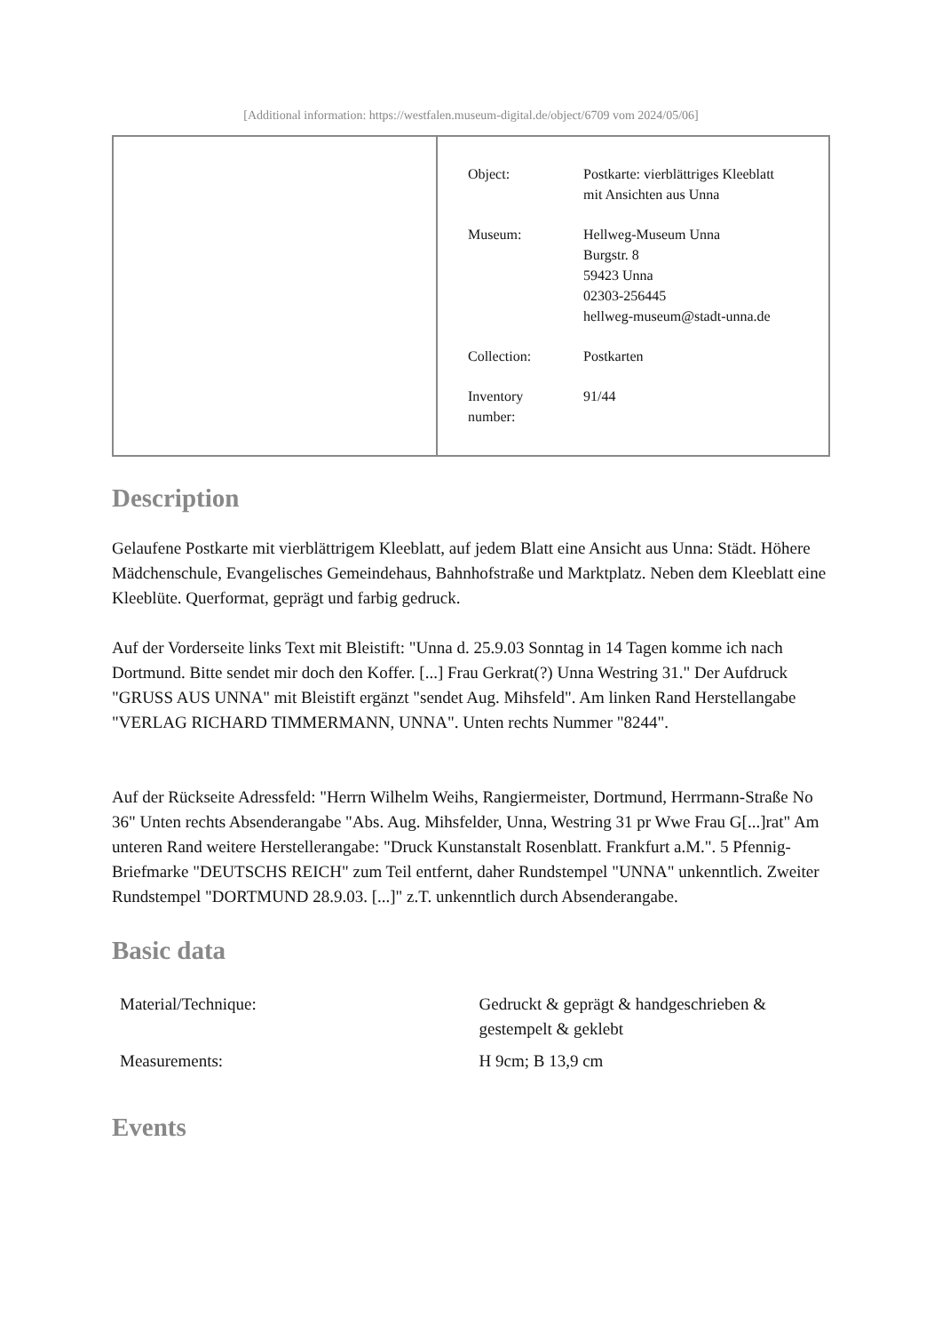[Additional information: https://westfalen.museum-digital.de/object/6709 vom 2024/05/06]
| Object: | Postkarte: vierblättriges Kleeblatt mit Ansichten aus Unna |
| Museum: | Hellweg-Museum Unna Burgstr. 8 59423 Unna 02303-256445 hellweg-museum@stadt-unna.de |
| Collection: | Postkarten |
| Inventory number: | 91/44 |
Description
Gelaufene Postkarte mit vierblättrigem Kleeblatt, auf jedem Blatt eine Ansicht aus Unna: Städt. Höhere Mädchenschule, Evangelisches Gemeindehaus, Bahnhofstraße und Marktplatz. Neben dem Kleeblatt eine Kleeblüte. Querformat, geprägt und farbig gedruck.
Auf der Vorderseite links Text mit Bleistift: "Unna d. 25.9.03 Sonntag in 14 Tagen komme ich nach Dortmund. Bitte sendet mir doch den Koffer. [...] Frau Gerkrat(?) Unna Westring 31." Der Aufdruck "GRUSS AUS UNNA" mit Bleistift ergänzt "sendet Aug. Mihsfeld". Am linken Rand Herstellangabe "VERLAG RICHARD TIMMERMANN, UNNA". Unten rechts Nummer "8244".
Auf der Rückseite Adressfeld: "Herrn Wilhelm Weihs, Rangiermeister, Dortmund, Herrmann-Straße No 36" Unten rechts Absenderangabe "Abs. Aug. Mihsfelder, Unna, Westring 31 pr Wwe Frau G[...]rat" Am unteren Rand weitere Herstellerangabe: "Druck Kunstanstalt Rosenblatt. Frankfurt a.M.". 5 Pfennig-Briefmarke "DEUTSCHS REICH" zum Teil entfernt, daher Rundstempel "UNNA" unkenntlich. Zweiter Rundstempel "DORTMUND 28.9.03. [...]" z.T. unkenntlich durch Absenderangabe.
Basic data
| Material/Technique: | Gedruckt & geprägt & handgeschrieben & gestempelt & geklebt |
| Measurements: | H 9cm; B 13,9 cm |
Events